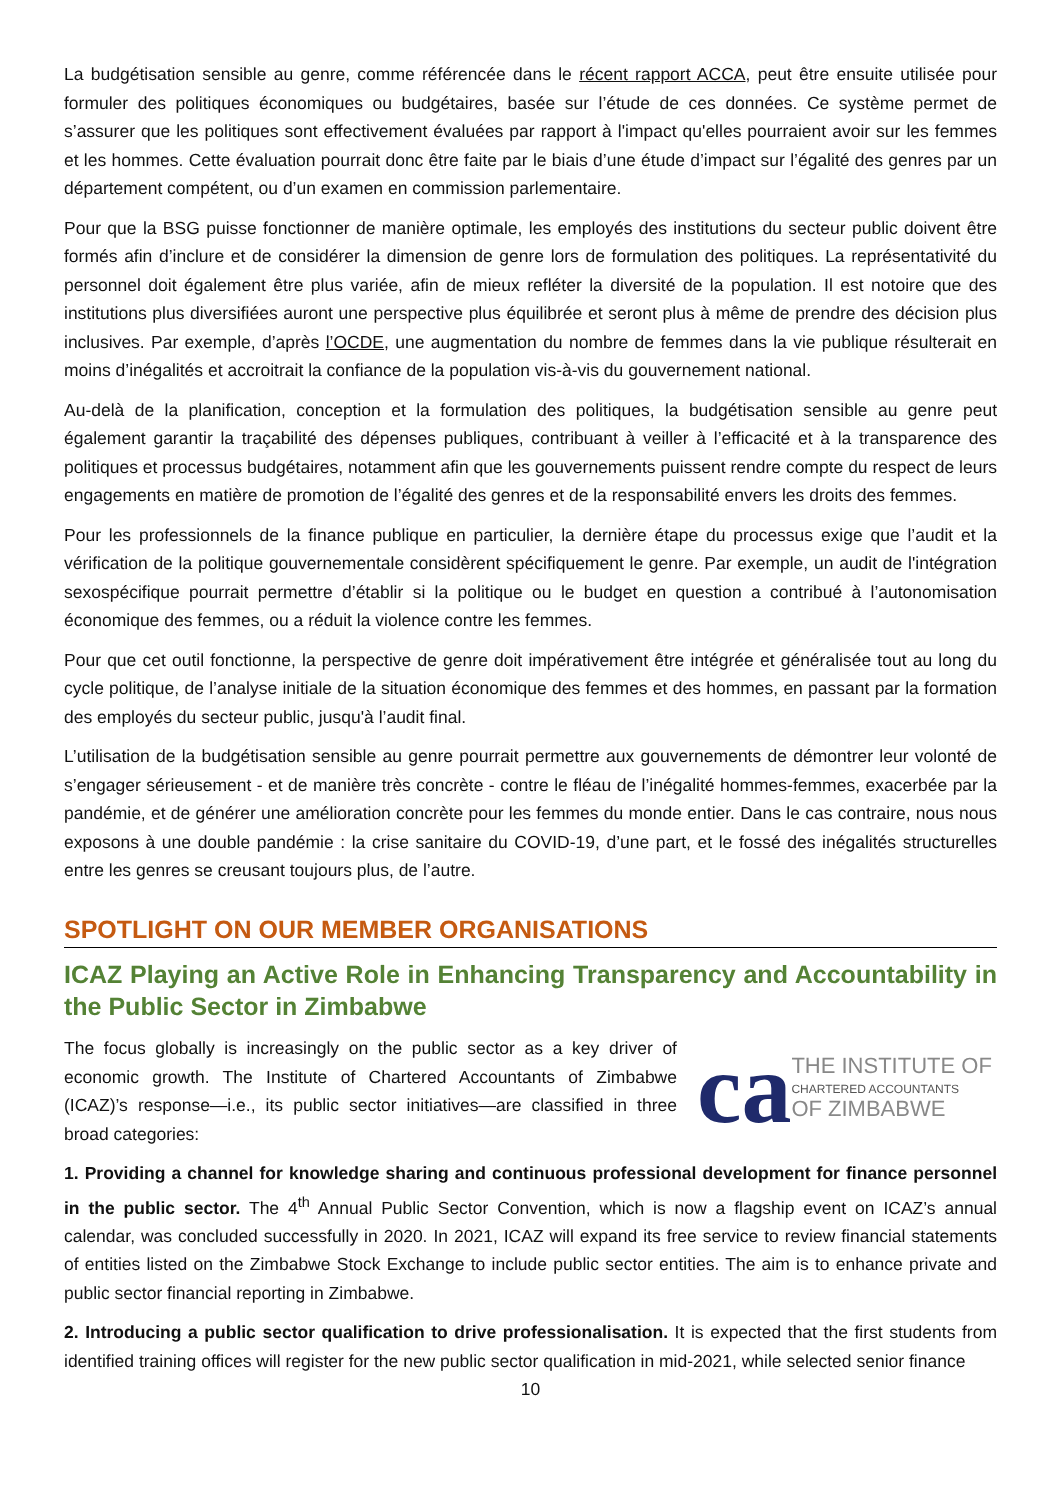La budgétisation sensible au genre, comme référencée dans le récent rapport ACCA, peut être ensuite utilisée pour formuler des politiques économiques ou budgétaires, basée sur l’étude de ces données. Ce système permet de s’assurer que les politiques sont effectivement évaluées par rapport à l'impact qu'elles pourraient avoir sur les femmes et les hommes. Cette évaluation pourrait donc être faite par le biais d’une étude d’impact sur l’égalité des genres par un département compétent, ou d’un examen en commission parlementaire.
Pour que la BSG puisse fonctionner de manière optimale, les employés des institutions du secteur public doivent être formés afin d’inclure et de considérer la dimension de genre lors de formulation des politiques. La représentativité du personnel doit également être plus variée, afin de mieux refléter la diversité de la population. Il est notoire que des institutions plus diversifiées auront une perspective plus équilibrée et seront plus à même de prendre des décision plus inclusives. Par exemple, d’après l’OCDE, une augmentation du nombre de femmes dans la vie publique résulterait en moins d’inégalités et accroitrait la confiance de la population vis-à-vis du gouvernement national.
Au-delà de la planification, conception et la formulation des politiques, la budgétisation sensible au genre peut également garantir la traçabilité des dépenses publiques, contribuant à veiller à l’efficacité et à la transparence des politiques et processus budgétaires, notamment afin que les gouvernements puissent rendre compte du respect de leurs engagements en matière de promotion de l’égalité des genres et de la responsabilité envers les droits des femmes.
Pour les professionnels de la finance publique en particulier, la dernière étape du processus exige que l’audit et la vérification de la politique gouvernementale considèrent spécifiquement le genre. Par exemple, un audit de l'intégration sexospécifique pourrait permettre d’établir si la politique ou le budget en question a contribué à l’autonomisation économique des femmes, ou a réduit la violence contre les femmes.
Pour que cet outil fonctionne, la perspective de genre doit impérativement être intégrée et généralisée tout au long du cycle politique, de l’analyse initiale de la situation économique des femmes et des hommes, en passant par la formation des employés du secteur public, jusqu'à l’audit final.
L’utilisation de la budgétisation sensible au genre pourrait permettre aux gouvernements de démontrer leur volonté de s’engager sérieusement - et de manière très concrète - contre le fléau de l’inégalité hommes-femmes, exacerbée par la pandémie, et de générer une amélioration concrète pour les femmes du monde entier. Dans le cas contraire, nous nous exposons à une double pandémie : la crise sanitaire du COVID-19, d’une part, et le fossé des inégalités structurelles entre les genres se creusant toujours plus, de l’autre.
SPOTLIGHT ON OUR MEMBER ORGANISATIONS
ICAZ Playing an Active Role in Enhancing Transparency and Accountability in the Public Sector in Zimbabwe
ca
THE INSTITUTE OF
CHARTERED ACCOUNTANTS
OF ZIMBABWE
The focus globally is increasingly on the public sector as a key driver of economic growth. The Institute of Chartered Accountants of Zimbabwe (ICAZ)’s response—i.e., its public sector initiatives—are classified in three broad categories:
1. Providing a channel for knowledge sharing and continuous professional development for finance personnel in the public sector. The 4<sup>th</sup> Annual Public Sector Convention, which is now a flagship event on ICAZ’s annual calendar, was concluded successfully in 2020. In 2021, ICAZ will expand its free service to review financial statements of entities listed on the Zimbabwe Stock Exchange to include public sector entities. The aim is to enhance private and public sector financial reporting in Zimbabwe.
2. Introducing a public sector qualification to drive professionalisation. It is expected that the first students from identified training offices will register for the new public sector qualification in mid-2021, while selected senior finance
10